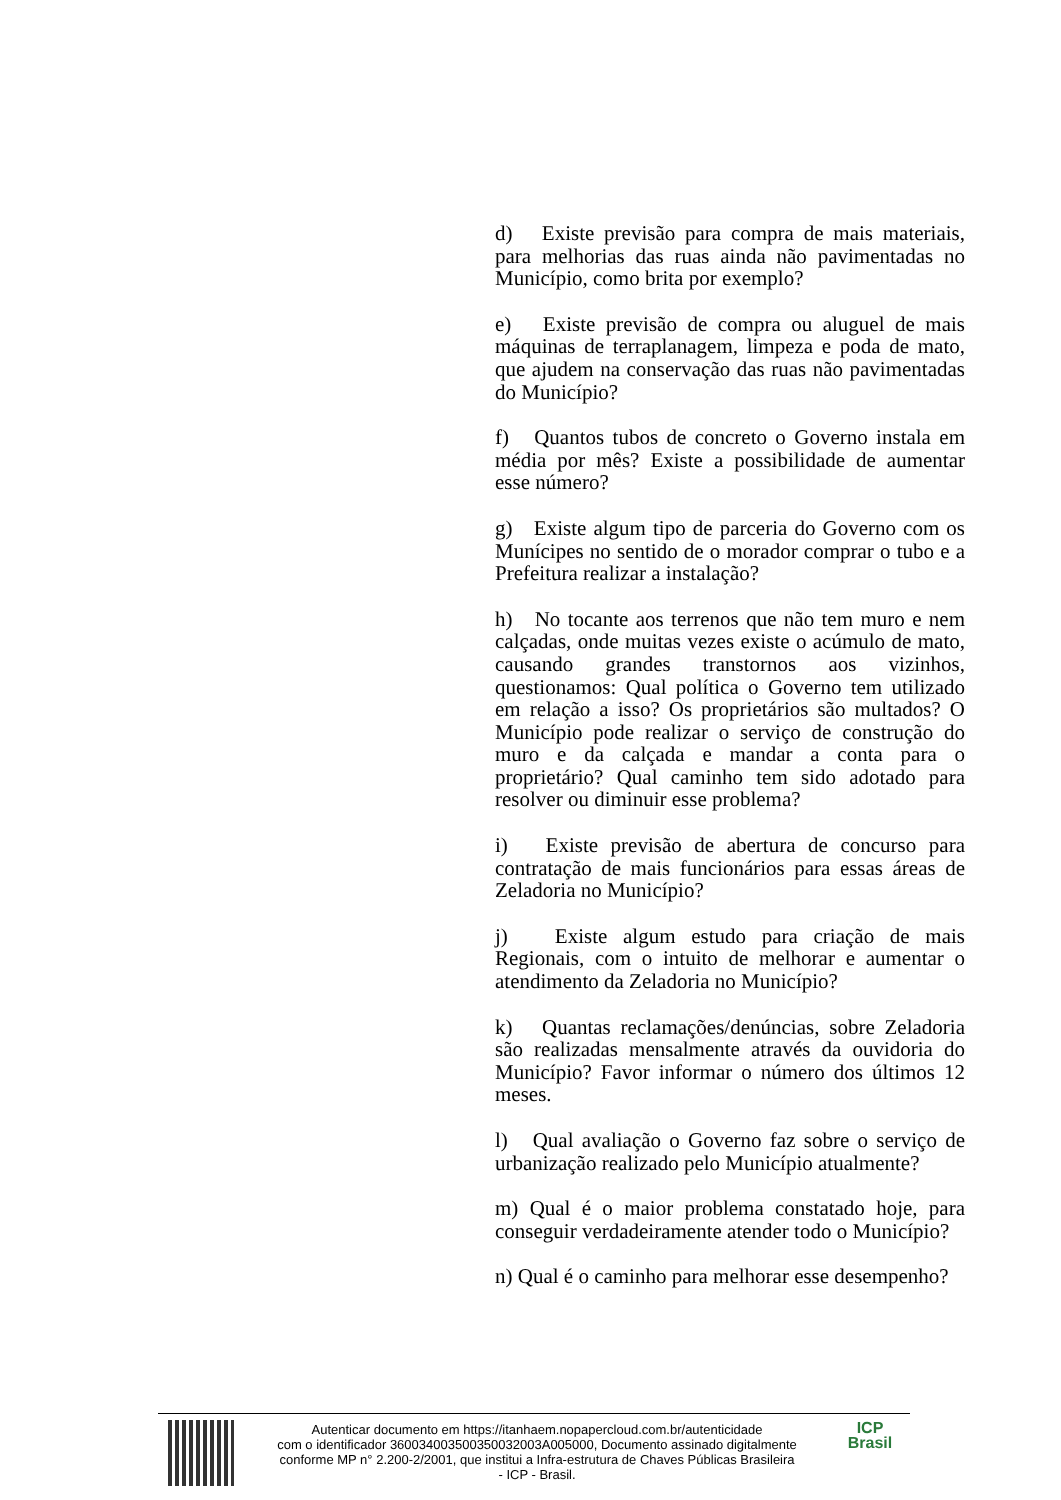d) Existe previsão para compra de mais materiais, para melhorias das ruas ainda não pavimentadas no Município, como brita por exemplo?
e) Existe previsão de compra ou aluguel de mais máquinas de terraplanagem, limpeza e poda de mato, que ajudem na conservação das ruas não pavimentadas do Município?
f) Quantos tubos de concreto o Governo instala em média por mês? Existe a possibilidade de aumentar esse número?
g) Existe algum tipo de parceria do Governo com os Munícipes no sentido de o morador comprar o tubo e a Prefeitura realizar a instalação?
h) No tocante aos terrenos que não tem muro e nem calçadas, onde muitas vezes existe o acúmulo de mato, causando grandes transtornos aos vizinhos, questionamos: Qual política o Governo tem utilizado em relação a isso? Os proprietários são multados? O Município pode realizar o serviço de construção do muro e da calçada e mandar a conta para o proprietário? Qual caminho tem sido adotado para resolver ou diminuir esse problema?
i) Existe previsão de abertura de concurso para contratação de mais funcionários para essas áreas de Zeladoria no Município?
j) Existe algum estudo para criação de mais Regionais, com o intuito de melhorar e aumentar o atendimento da Zeladoria no Município?
k) Quantas reclamações/denúncias, sobre Zeladoria são realizadas mensalmente através da ouvidoria do Município? Favor informar o número dos últimos 12 meses.
l) Qual avaliação o Governo faz sobre o serviço de urbanização realizado pelo Município atualmente?
m) Qual é o maior problema constatado hoje, para conseguir verdadeiramente atender todo o Município?
n) Qual é o caminho para melhorar esse desempenho?
Autenticar documento em https://itanhaem.nopapercloud.com.br/autenticidade
com o identificador 360034003500350032003A005000, Documento assinado digitalmente
conforme MP n° 2.200-2/2001, que institui a Infra-estrutura de Chaves Públicas Brasileira
- ICP - Brasil.
ICP
Brasil